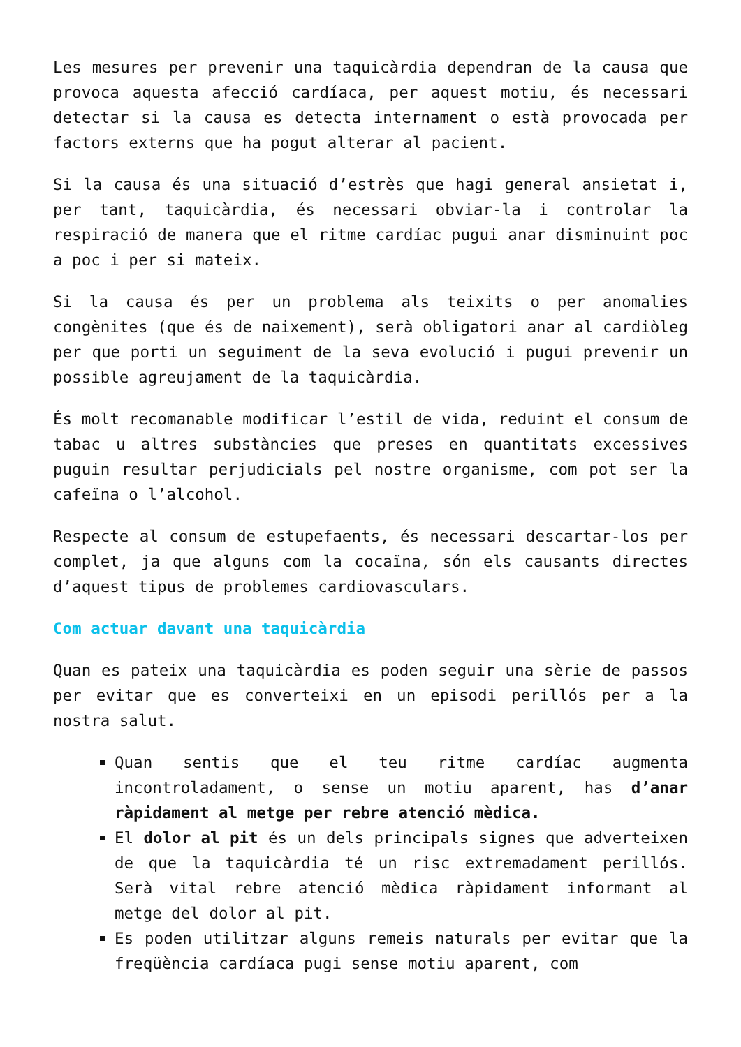Les mesures per prevenir una taquicàrdia dependran de la causa que provoca aquesta afecció cardíaca, per aquest motiu, és necessari detectar si la causa es detecta internament o està provocada per factors externs que ha pogut alterar al pacient.
Si la causa és una situació d’estrès que hagi general ansietat i, per tant, taquicàrdia, és necessari obviar-la i controlar la respiració de manera que el ritme cardíac pugui anar disminuint poc a poc i per si mateix.
Si la causa és per un problema als teixits o per anomalies congènites (que és de naixement), serà obligatori anar al cardiòleg per que porti un seguiment de la seva evolució i pugui prevenir un possible agreujament de la taquicàrdia.
És molt recomanable modificar l’estil de vida, reduint el consum de tabac u altres substàncies que preses en quantitats excessives puguin resultar perjudicials pel nostre organisme, com pot ser la cafeïna o l’alcohol.
Respecte al consum de estupefaents, és necessari descartar-los per complet, ja que alguns com la cocaïna, són els causants directes d’aquest tipus de problemes cardiovasculars.
Com actuar davant una taquicàrdia
Quan es pateix una taquicàrdia es poden seguir una sèrie de passos per evitar que es converteixi en un episodi perillós per a la nostra salut.
Quan sentis que el teu ritme cardíac augmenta incontroladament, o sense un motiu aparent, has d’anar ràpidament al metge per rebre atenció mèdica.
El dolor al pit és un dels principals signes que adverteixen de que la taquicàrdia té un risc extremadament perillós. Serà vital rebre atenció mèdica ràpidament informant al metge del dolor al pit.
Es poden utilitzar alguns remeis naturals per evitar que la freqüència cardíaca pugi sense motiu aparent, com